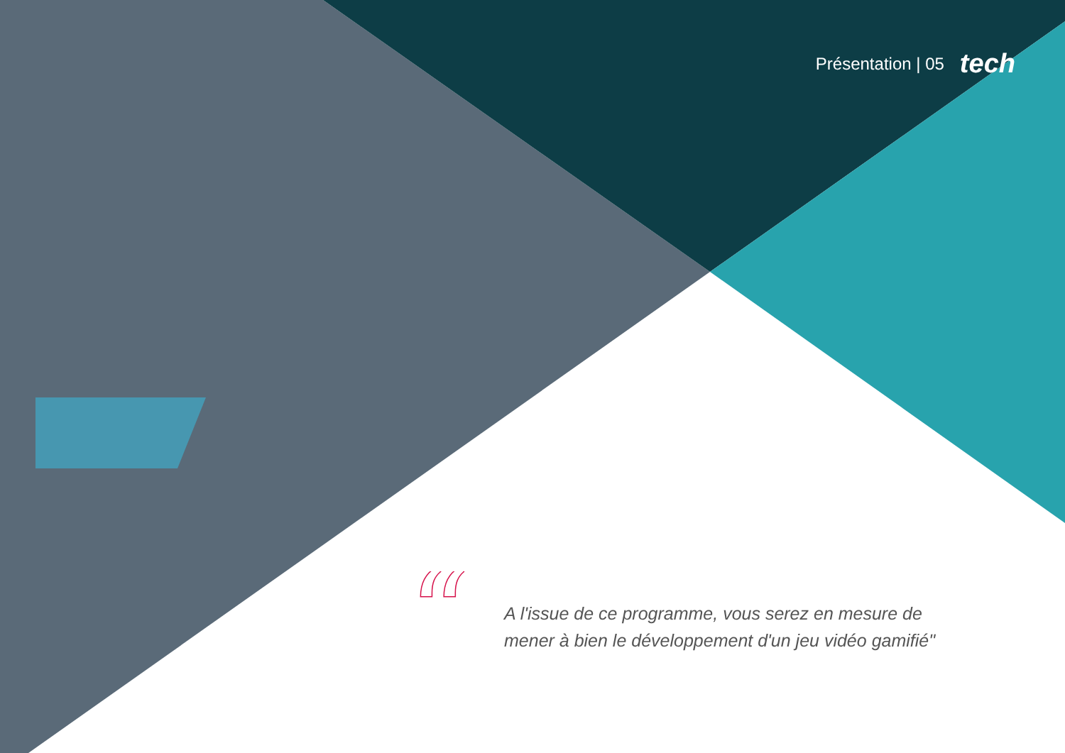Présentation | 05 tech
“
A l'issue de ce programme, vous serez en mesure de mener à bien le développement d'un jeu vidéo gamifié"